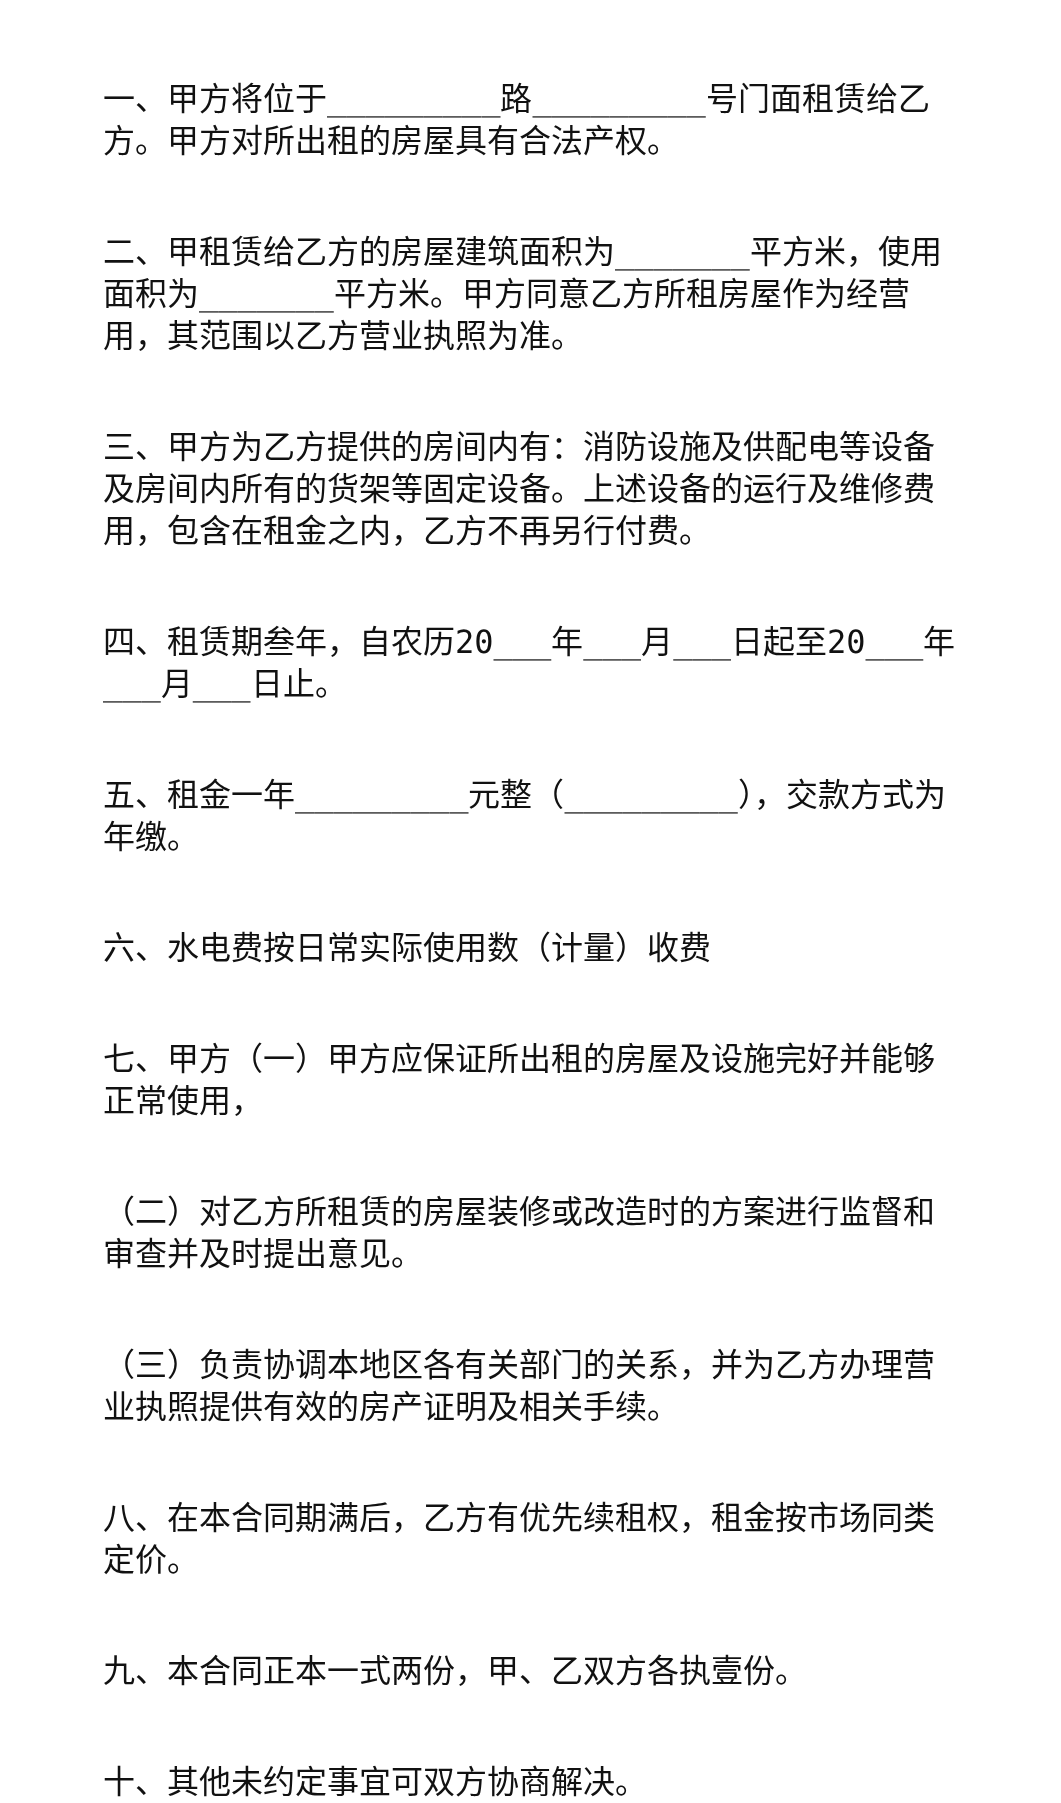一、甲方将位于_________路_________号门面租赁给乙方。甲方对所出租的房屋具有合法产权。
二、甲租赁给乙方的房屋建筑面积为_______平方米，使用面积为_______平方米。甲方同意乙方所租房屋作为经营用，其范围以乙方营业执照为准。
三、甲方为乙方提供的房间内有：消防设施及供配电等设备及房间内所有的货架等固定设备。上述设备的运行及维修费用，包含在租金之内，乙方不再另行付费。
四、租赁期叁年，自农历20___年___月___日起至20___年___月___日止。
五、租金一年_________元整（_________），交款方式为年缴。
六、水电费按日常实际使用数（计量）收费
七、甲方（一）甲方应保证所出租的房屋及设施完好并能够正常使用，
（二）对乙方所租赁的房屋装修或改造时的方案进行监督和审查并及时提出意见。
（三）负责协调本地区各有关部门的关系，并为乙方办理营业执照提供有效的房产证明及相关手续。
八、在本合同期满后，乙方有优先续租权，租金按市场同类定价。
九、本合同正本一式两份，甲、乙双方各执壹份。
十、其他未约定事宜可双方协商解决。